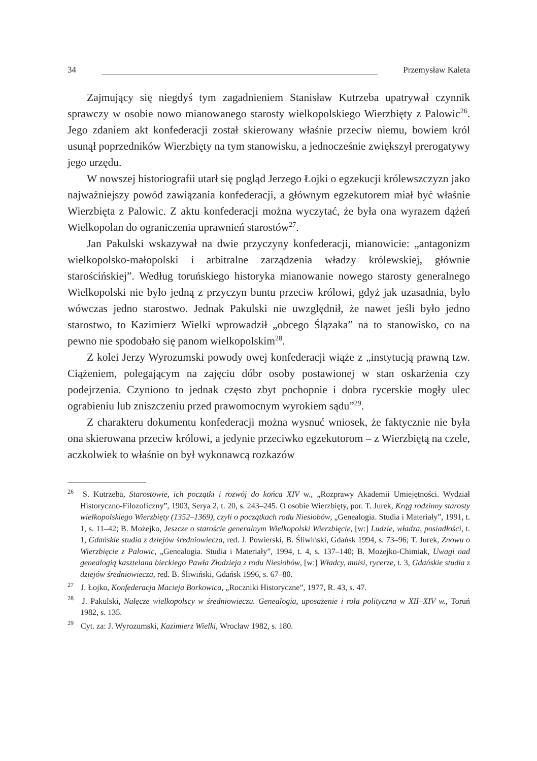34 Przemysław Kaleta
Zajmujący się niegdyś tym zagadnieniem Stanisław Kutrzeba upatrywał czynnik sprawczy w osobie nowo mianowanego starosty wielkopolskiego Wierzbięty z Palowic<sup>26</sup>. Jego zdaniem akt konfederacji został skierowany właśnie przeciw niemu, bowiem król usunął poprzedników Wierzbięty na tym stanowisku, a jednocześnie zwiększył prerogatywy jego urzędu.
W nowszej historiografii utarł się pogląd Jerzego Łojki o egzekucji królewszczyzn jako najważniejszy powód zawiązania konfederacji, a głównym egzekutorem miał być właśnie Wierzbięta z Palowic. Z aktu konfederacji można wyczytać, że była ona wyrazem dążeń Wielkopolan do ograniczenia uprawnień starostów<sup>27</sup>.
Jan Pakulski wskazywał na dwie przyczyny konfederacji, mianowicie: „antagonizm wielkopolsko-małopolski i arbitralne zarządzenia władzy królewskiej, głównie starościńskiej”. Według toruńskiego historyka mianowanie nowego starosty generalnego Wielkopolski nie było jedną z przyczyn buntu przeciw królowi, gdyż jak uzasadnia, było wówczas jedno starostwo. Jednak Pakulski nie uwzględnił, że nawet jeśli było jedno starostwo, to Kazimierz Wielki wprowadził „obcego Ślązaka” na to stanowisko, co na pewno nie spodobało się panom wielkopolskim<sup>28</sup>.
Z kolei Jerzy Wyrozumski powody owej konfederacji wiąże z „instytucją prawną tzw. Ciążeniem, polegającym na zajęciu dóbr osoby postawionej w stan oskarżenia czy podejrzenia. Czyniono to jednak często zbyt pochopnie i dobra rycerskie mogły ulec ograbieniu lub zniszczeniu przed prawomocnym wyrokiem sądu”<sup>29</sup>.
Z charakteru dokumentu konfederacji można wysnuć wniosek, że faktycznie nie była ona skierowana przeciw królowi, a jedynie przeciwko egzekutorom – z Wierzbiętą na czele, aczkolwiek to właśnie on był wykonawcą rozkazów
<sup>26</sup> S. Kutrzeba, Starostowie, ich początki i rozwój do końca XIV w., „Rozprawy Akademii Umiejętności. Wydział Historyczno-Filozoficzny”, 1903, Serya 2, t. 20, s. 243–245. O osobie Wierzbięty, por. T. Jurek, Krąg rodzinny starosty wielkopolskiego Wierzbięty (1352–1369), czyli o początkach rodu Niesiobów, „Genealogia. Studia i Materiały”, 1991, t. 1, s. 11–42; B. Możejko, Jeszcze o staroście generalnym Wielkopolski Wierzbięcie, [w:] Ludzie, władza, posiadłości, t. 1, Gdańskie studia z dziejów średniowiecza, red. J. Powierski, B. Śliwiński, Gdańsk 1994, s. 73–96; T. Jurek, Znowu o Wierzbięcie z Palowic, „Genealogia. Studia i Materiały”, 1994, t. 4, s. 137–140; B. Możejko-Chimiak, Uwagi nad genealogią kasztelana bieckiego Pawła Złodzieja z rodu Niesiobów, [w:] Władcy, mnisi, rycerze, t. 3, Gdańskie studia z dziejów średniowiecza, red. B. Śliwiński, Gdańsk 1996, s. 67–80.
<sup>27</sup> J. Łojko, Konfederacja Macieja Borkowica, „Roczniki Historyczne”, 1977, R. 43, s. 47.
<sup>28</sup> J. Pakulski, Nałęcze wielkopolscy w średniowieczu. Genealogia, uposażenie i rola polityczna w XII–XIV w., Toruń 1982, s. 135.
<sup>29</sup> Cyt. za: J. Wyrozumski, Kazimierz Wielki, Wrocław 1982, s. 180.